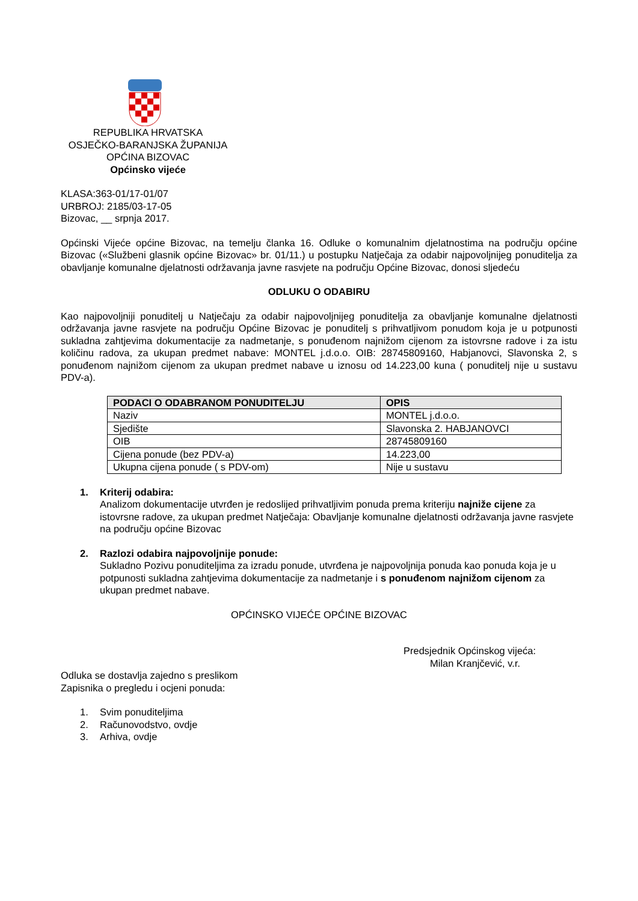REPUBLIKA HRVATSKA
OSJEČKO-BARANJSKA ŽUPANIJA
OPĆINA BIZOVAC
Općinsko vijeće
KLASA:363-01/17-01/07
URBROJ: 2185/03-17-05
Bizovac, __ srpnja 2017.
Općinski Vijeće općine Bizovac, na temelju članka 16. Odluke o komunalnim djelatnostima na području općine Bizovac («Službeni glasnik općine Bizovac» br. 01/11.) u postupku Natječaja za odabir najpovoljnijeg ponuditelja za obavljanje komunalne djelatnosti održavanja javne rasvjete na području Općine Bizovac, donosi sljedeću
ODLUKU O ODABIRU
Kao najpovoljniji ponuditelj u Natječaju za odabir najpovoljnijeg ponuditelja za obavljanje komunalne djelatnosti održavanja javne rasvjete na području Općine Bizovac je ponuditelj s prihvatljivom ponudom koja je u potpunosti sukladna zahtjevima dokumentacije za nadmetanje, s ponuđenom najnižom cijenom za istovrsne radove i za istu količinu radova, za ukupan predmet nabave: MONTEL j.d.o.o. OIB: 28745809160, Habjanovci, Slavonska 2, s ponuđenom najnižom cijenom za ukupan predmet nabave u iznosu od 14.223,00 kuna ( ponuditelj nije u sustavu PDV-a).
| PODACI O ODABRANOM PONUDITELJU | OPIS |
| --- | --- |
| Naziv | MONTEL j.d.o.o. |
| Sjedište | Slavonska 2. HABJANOVCI |
| OIB | 28745809160 |
| Cijena ponude (bez PDV-a) | 14.223,00 |
| Ukupna cijena ponude ( s PDV-om) | Nije u sustavu |
1. Kriterij odabira:
Analizom dokumentacije utvrđen je redoslijed prihvatljivim ponuda prema kriteriju najniže cijene za istovrsne radove, za ukupan predmet Natječaja: Obavljanje komunalne djelatnosti održavanja javne rasvjete na području općine Bizovac
2. Razlozi odabira najpovoljnije ponude:
Sukladno Pozivu ponuditeljima za izradu ponude, utvrđena je najpovoljnija ponuda kao ponuda koja je u potpunosti sukladna zahtjevima dokumentacije za nadmetanje i s ponuđenom najnižom cijenom za ukupan predmet nabave.
OPĆINSKO VIJEĆE OPĆINE BIZOVAC
Predsjednik Općinskog vijeća:
Milan Kranjčević, v.r.
Odluka se dostavlja zajedno s preslikom
Zapisnika o pregledu i ocjeni ponuda:
1. Svim ponuditeljima
2. Računovodstvo, ovdje
3. Arhiva, ovdje